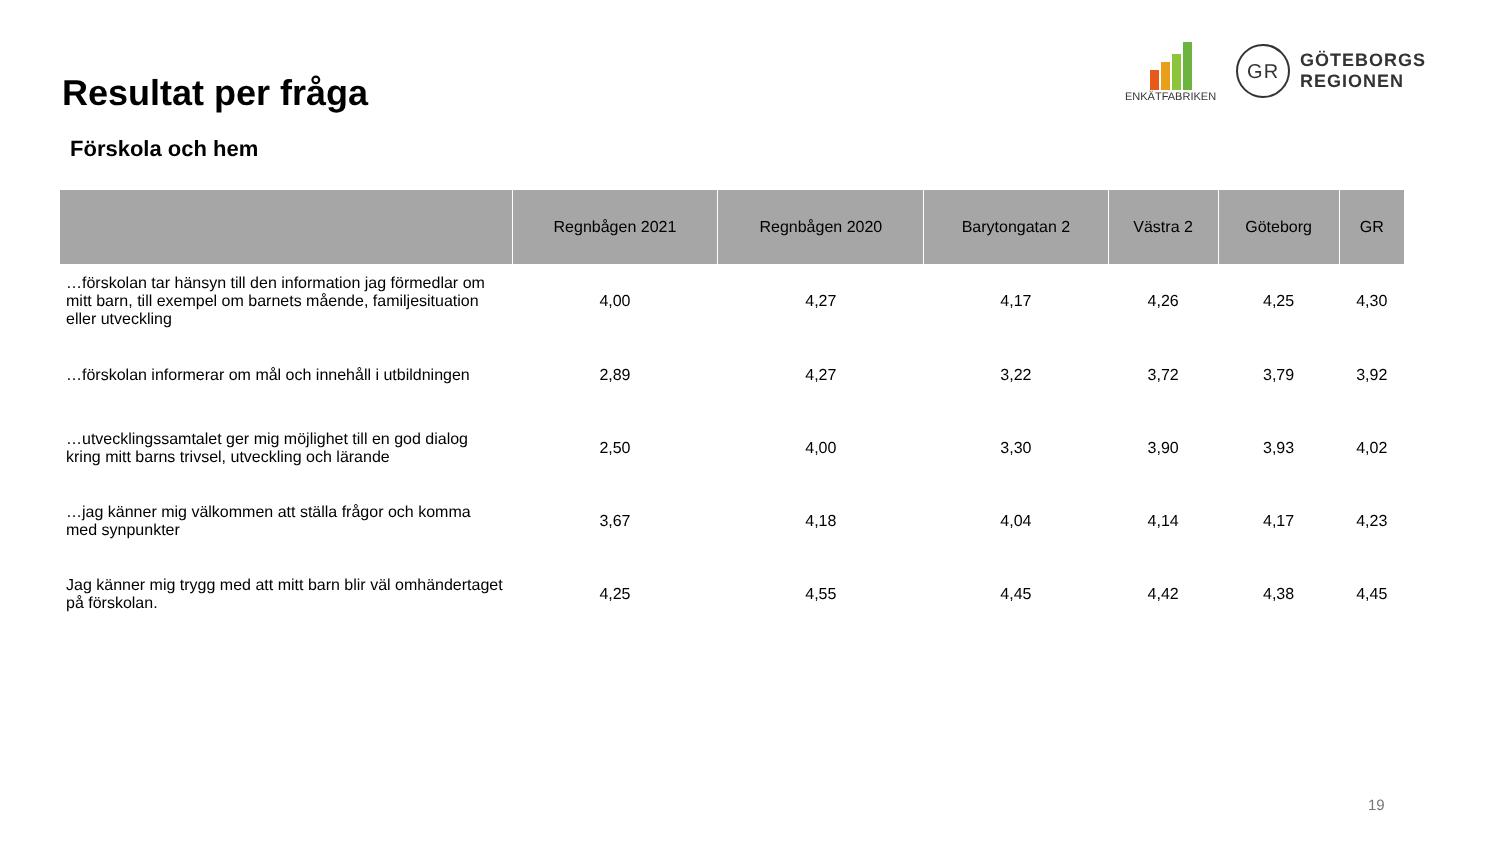Resultat per fråga
Förskola och hem
ENKÄTFABRIKEN
GR
GÖTEBORGS
REGIONEN
| | Regnbågen 2021 | Regnbågen 2020 | Barytongatan 2 | Västra 2 | Göteborg | GR |
| --- | --- | --- | --- | --- | --- | --- |
| …förskolan tar hänsyn till den information jag förmedlar om mitt barn, till exempel om barnets mående, familjesituation eller utveckling | 4,00 | 4,27 | 4,17 | 4,26 | 4,25 | 4,30 |
| …förskolan informerar om mål och innehåll i utbildningen | 2,89 | 4,27 | 3,22 | 3,72 | 3,79 | 3,92 |
| …utvecklingssamtalet ger mig möjlighet till en god dialog kring mitt barns trivsel, utveckling och lärande | 2,50 | 4,00 | 3,30 | 3,90 | 3,93 | 4,02 |
| …jag känner mig välkommen att ställa frågor och komma med synpunkter | 3,67 | 4,18 | 4,04 | 4,14 | 4,17 | 4,23 |
| Jag känner mig trygg med att mitt barn blir väl omhändertaget på förskolan. | 4,25 | 4,55 | 4,45 | 4,42 | 4,38 | 4,45 |
19